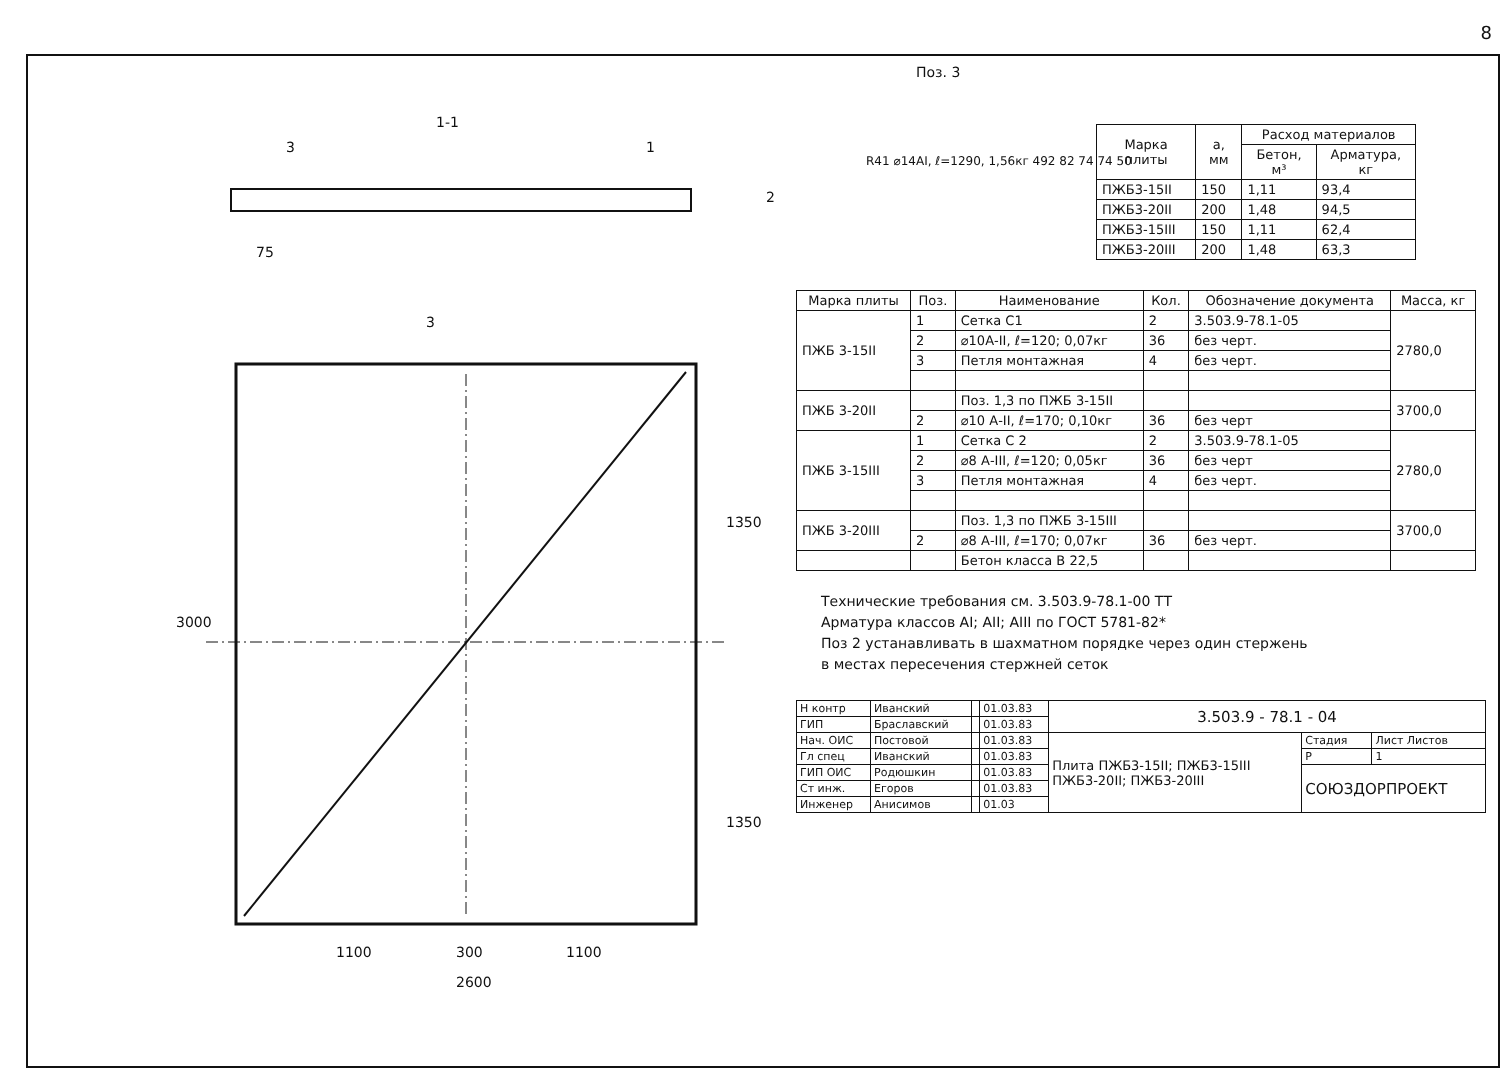8
1-1
3 1
2
75
3
1350
3000
1350
300
1100 1100
2600
Поз. 3
R41 ⌀14АI, ℓ=1290, 1,56кг 492 82 74 74 50
| Марка плиты | a, мм | Расход материалов | |
| --- | --- | --- | --- |
| | | Бетон, м³ | Арматура, кг |
| ПЖБ3-15II | 150 | 1,11 | 93,4 |
| ПЖБ3-20II | 200 | 1,48 | 94,5 |
| ПЖБ3-15III | 150 | 1,11 | 62,4 |
| ПЖБ3-20III | 200 | 1,48 | 63,3 |
| Марка плиты | Поз. | Наименование | Кол. | Обозначение документа | Масса, кг |
| --- | --- | --- | --- | --- | --- |
| ПЖБ 3-15II | 1 | Сетка С1 | 2 | 3.503.9-78.1-05 | 2780,0 |
| | 2 | ⌀10А-II, ℓ=120; 0,07кг | 36 | без черт. | |
| | 3 | Петля монтажная | 4 | без черт. | |
| ПЖБ 3-20II | | Поз. 1,3 по ПЖБ 3-15II | | | 3700,0 |
| | 2 | ⌀10 А-II, ℓ=170; 0,10кг | 36 | без черт | |
| ПЖБ 3-15III | 1 | Сетка С 2 | 2 | 3.503.9-78.1-05 | 2780,0 |
| | 2 | ⌀8 А-III, ℓ=120; 0,05кг | 36 | без черт | |
| | 3 | Петля монтажная | 4 | без черт. | |
| ПЖБ 3-20III | | Поз. 1,3 по ПЖБ 3-15III | | | 3700,0 |
| | 2 | ⌀8 А-III, ℓ=170; 0,07кг | 36 | без черт. | |
| | | Бетон класса В 22,5 | | | |
Технические требования см. 3.503.9-78.1-00 ТТ
Арматура классов АI; АII; АIII по ГОСТ 5781-82*
Поз 2 устанавливать в шахматном порядке через один стержень
в местах пересечения стержней сеток
| Н контр | Иванский | | 01.03.83 | 3.503.9 - 78.1 - 04 | | |
| ГИП | Браславский | | 01.03.83 | | | |
| Нач. ОИС | Постовой | | 01.03.83 | Плита ПЖБ3-15II; ПЖБ3-15III ПЖБ3-20II; ПЖБ3-20III | Стадия | Лист Листов |
| Гл спец | Иванский | | 01.03.83 | | Р | 1 |
| ГИП ОИС | Родюшкин | | 01.03.83 | | СОЮЗДОРПРОЕКТ | |
| Ст инж. | Егоров | | 01.03.83 | | | |
| Инженер | Анисимов | | 01.03 | | | |